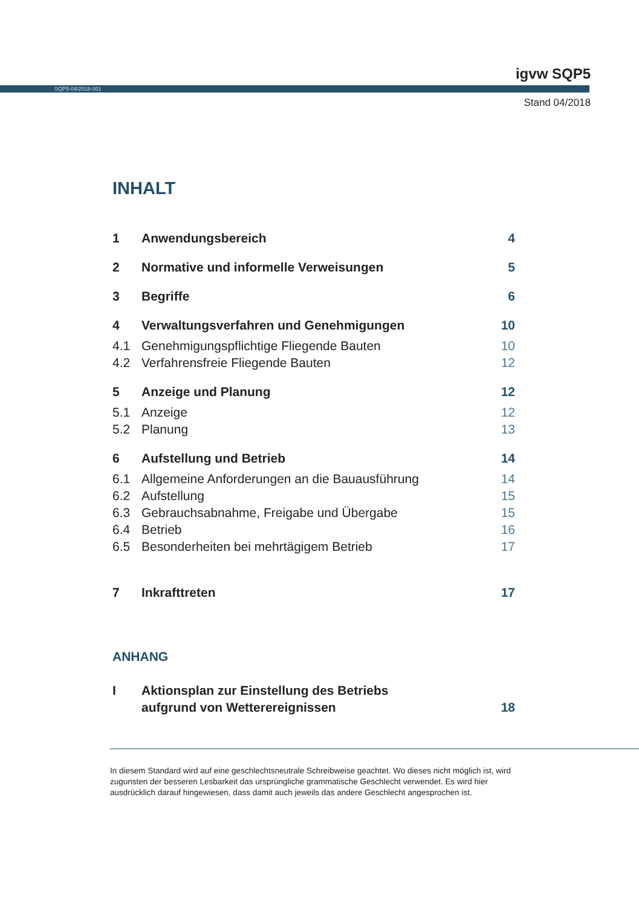igvw SQP5
SQP5-04/2018-001
Stand 04/2018
INHALT
1 Anwendungsbereich 4
2 Normative und informelle Verweisungen 5
3 Begriffe 6
4 Verwaltungsverfahren und Genehmigungen 10
4.1 Genehmigungspflichtige Fliegende Bauten 10
4.2 Verfahrensfreie Fliegende Bauten 12
5 Anzeige und Planung 12
5.1 Anzeige 12
5.2 Planung 13
6 Aufstellung und Betrieb 14
6.1 Allgemeine Anforderungen an die Bauausführung 14
6.2 Aufstellung 15
6.3 Gebrauchsabnahme, Freigabe und Übergabe 15
6.4 Betrieb 16
6.5 Besonderheiten bei mehrtägigem Betrieb 17
7 Inkrafttreten 17
ANHANG
I Aktionsplan zur Einstellung des Betriebs
aufgrund von Wetterereignissen 18
In diesem Standard wird auf eine geschlechtsneutrale Schreibweise geachtet. Wo dieses nicht möglich ist, wird zugunsten der besseren Lesbarkeit das ursprüngliche grammatische Geschlecht verwendet. Es wird hier ausdrücklich darauf hingewiesen, dass damit auch jeweils das andere Geschlecht angesprochen ist.